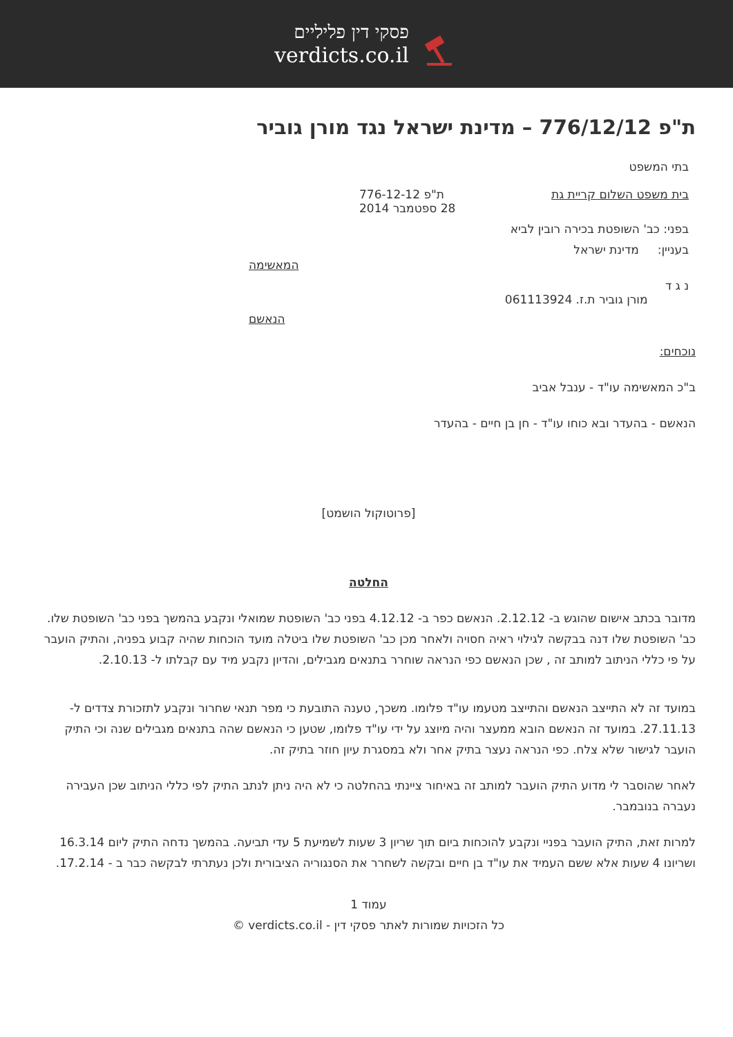פסקי דין פליליים
verdicts.co.il
ת"פ 776/12/12 – מדינת ישראל נגד מורן גוביר
בתי המשפט
בית משפט השלום קריית גת ת"פ 776-12-12
28 ספטמבר 2014
בפני: כב' השופטת בכירה רובין לביא
בעניין: מדינת ישראל
המאשימה
נ ג ד
מורן גוביר ת.ז. 061113924
הנאשם
נוכחים:
ב"כ המאשימה עו"ד - ענבל אביב
הנאשם - בהעדר ובא כוחו עו"ד - חן בן חיים - בהעדר
[פרוטוקול הושמט]
החלטה
מדובר בכתב אישום שהוגש ב- 2.12.12. הנאשם כפר ב- 4.12.12 בפני כב' השופטת שמואלי ונקבע בהמשך בפני כב' השופטת שלו. כב' השופטת שלו דנה בבקשה לגילוי ראיה חסויה ולאחר מכן כב' השופטת שלו ביטלה מועד הוכחות שהיה קבוע בפניה, והתיק הועבר על פי כללי הניתוב למותב זה , שכן הנאשם כפי הנראה שוחרר בתנאים מגבילים, והדיון נקבע מיד עם קבלתו ל- 2.10.13.
במועד זה לא התייצב הנאשם והתייצב מטעמו עו"ד פלומו. משכך, טענה התובעת כי מפר תנאי שחרור ונקבע לתזכורת צדדים ל- 27.11.13. במועד זה הנאשם הובא ממעצר והיה מיוצג על ידי עו"ד פלומו, שטען כי הנאשם שהה בתנאים מגבילים שנה וכי התיק הועבר לגישור שלא צלח. כפי הנראה נעצר בתיק אחר ולא במסגרת עיון חוזר בתיק זה.
לאחר שהוסבר לי מדוע התיק הועבר למותב זה באיחור ציינתי בהחלטה כי לא היה ניתן לנתב התיק לפי כללי הניתוב שכן העבירה נעברה בנובמבר.
למרות זאת, התיק הועבר בפניי ונקבע להוכחות ביום תוך שריון 3 שעות לשמיעת 5 עדי תביעה. בהמשך נדחה התיק ליום 16.3.14 ושריונו 4 שעות אלא ששם העמיד את עו"ד בן חיים ובקשה לשחרר את הסנגוריה הציבורית ולכן נעתרתי לבקשה כבר ב - 17.2.14.
עמוד 1
כל הזכויות שמורות לאתר פסקי דין - verdicts.co.il ©